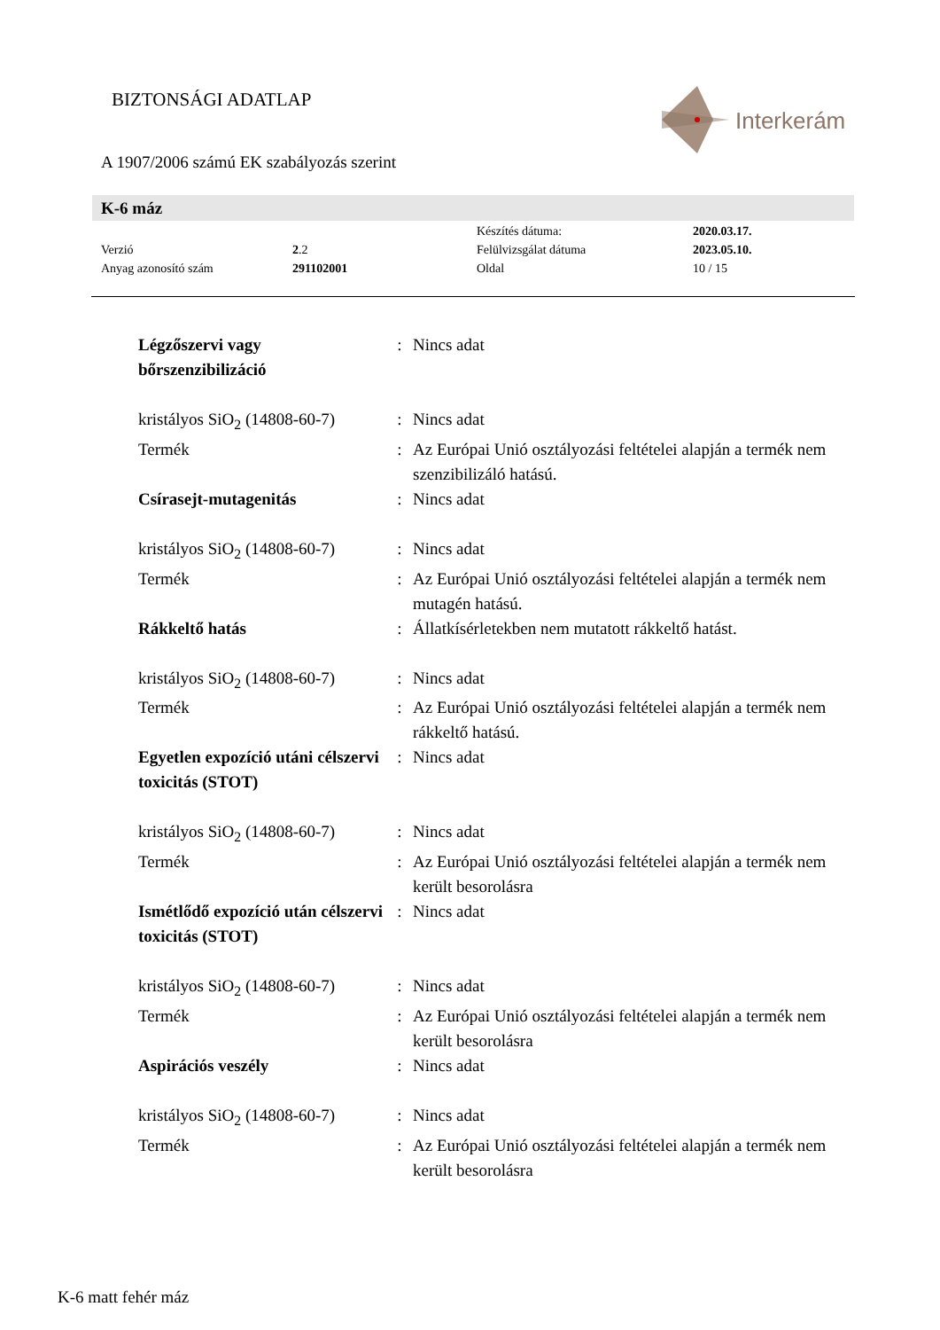BIZTONSÁGI ADATLAP
Interkerám
A 1907/2006 számú EK szabályozás szerint
K-6 máz
| | | Készítés dátuma: | 2020.03.17. |
| Verzió | 2 .2 | Felülvizsgálat dátuma | 2023.05.10. |
| Anyag azonosító szám | 291102001 | Oldal | 10 / 15 |
| Légzőszervi vagy bőrszenzibilizáció | : | Nincs adat |
| kristályos SiO<sub>2</sub> (14808-60-7) | : | Nincs adat |
| Termék | : | Az Európai Unió osztályozási feltételei alapján a termék nem szenzibilizáló hatású. |
| Csírasejt-mutagenitás | : | Nincs adat |
| kristályos SiO<sub>2</sub> (14808-60-7) | : | Nincs adat |
| Termék | : | Az Európai Unió osztályozási feltételei alapján a termék nem mutagén hatású. |
| Rákkeltő hatás | : | Állatkísérletekben nem mutatott rákkeltő hatást. |
| kristályos SiO<sub>2</sub> (14808-60-7) | : | Nincs adat |
| Termék | : | Az Európai Unió osztályozási feltételei alapján a termék nem rákkeltő hatású. |
| Egyetlen expozíció utáni célszervi toxicitás (STOT) | : | Nincs adat |
| kristályos SiO<sub>2</sub> (14808-60-7) | : | Nincs adat |
| Termék | : | Az Európai Unió osztályozási feltételei alapján a termék nem került besorolásra |
| Ismétlődő expozíció után célszervi toxicitás (STOT) | : | Nincs adat |
| kristályos SiO<sub>2</sub> (14808-60-7) | : | Nincs adat |
| Termék | : | Az Európai Unió osztályozási feltételei alapján a termék nem került besorolásra |
| Aspirációs veszély | : | Nincs adat |
| kristályos SiO<sub>2</sub> (14808-60-7) | : | Nincs adat |
| Termék | : | Az Európai Unió osztályozási feltételei alapján a termék nem került besorolásra |
K-6 matt fehér máz